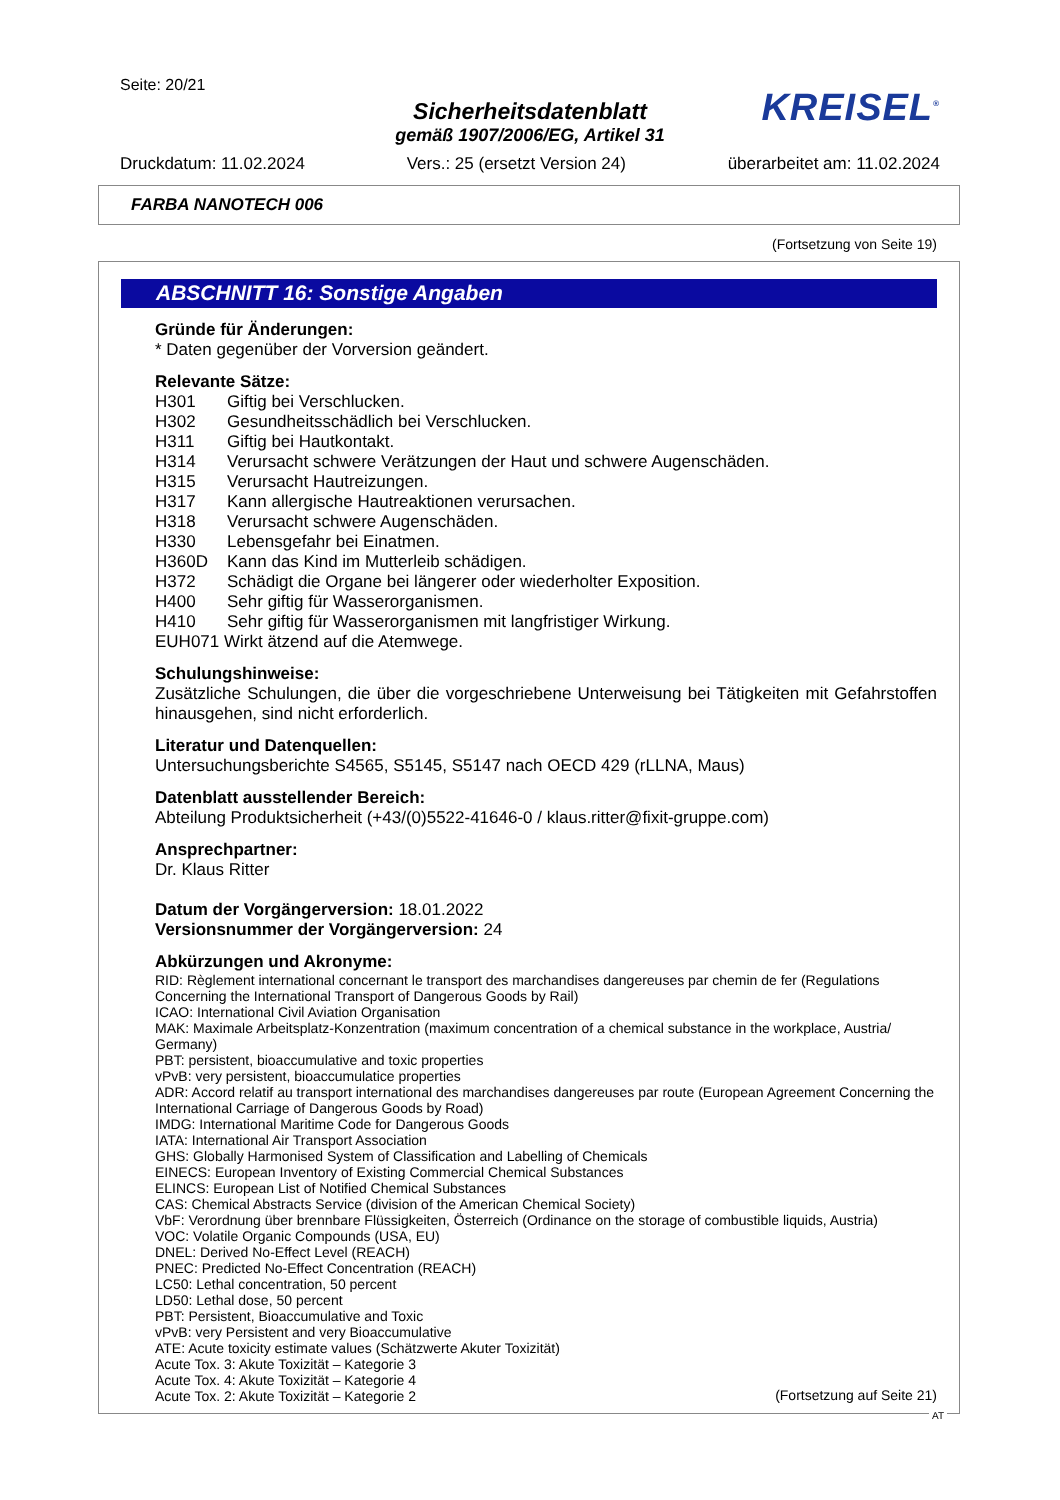Seite: 20/21
Sicherheitsdatenblatt
gemäß 1907/2006/EG, Artikel 31
KREISEL<sup>®</sup>
Druckdatum: 11.02.2024 Vers.: 25 (ersetzt Version 24) überarbeitet am: 11.02.2024
FARBA NANOTECH 006
(Fortsetzung von Seite 19)
ABSCHNITT 16: Sonstige Angaben
Gründe für Änderungen:
* Daten gegenüber der Vorversion geändert.
Relevante Sätze:
H301 Giftig bei Verschlucken.
H302 Gesundheitsschädlich bei Verschlucken.
H311 Giftig bei Hautkontakt.
H314 Verursacht schwere Verätzungen der Haut und schwere Augenschäden.
H315 Verursacht Hautreizungen.
H317 Kann allergische Hautreaktionen verursachen.
H318 Verursacht schwere Augenschäden.
H330 Lebensgefahr bei Einatmen.
H360D Kann das Kind im Mutterleib schädigen.
H372 Schädigt die Organe bei längerer oder wiederholter Exposition.
H400 Sehr giftig für Wasserorganismen.
H410 Sehr giftig für Wasserorganismen mit langfristiger Wirkung.
EUH071 Wirkt ätzend auf die Atemwege.
Schulungshinweise:
Zusätzliche Schulungen, die über die vorgeschriebene Unterweisung bei Tätigkeiten mit Gefahrstoffen hinausgehen, sind nicht erforderlich.
Literatur und Datenquellen:
Untersuchungsberichte S4565, S5145, S5147 nach OECD 429 (rLLNA, Maus)
Datenblatt ausstellender Bereich:
Abteilung Produktsicherheit (+43/(0)5522-41646-0 / klaus.ritter@fixit-gruppe.com)
Ansprechpartner:
Dr. Klaus Ritter
Datum der Vorgängerversion: 18.01.2022
Versionsnummer der Vorgängerversion: 24
Abkürzungen und Akronyme:
RID: Règlement international concernant le transport des marchandises dangereuses par chemin de fer (Regulations Concerning the International Transport of Dangerous Goods by Rail)
ICAO: International Civil Aviation Organisation
MAK: Maximale Arbeitsplatz-Konzentration (maximum concentration of a chemical substance in the workplace, Austria/ Germany)
PBT: persistent, bioaccumulative and toxic properties
vPvB: very persistent, bioaccumulatice properties
ADR: Accord relatif au transport international des marchandises dangereuses par route (European Agreement Concerning the International Carriage of Dangerous Goods by Road)
IMDG: International Maritime Code for Dangerous Goods
IATA: International Air Transport Association
GHS: Globally Harmonised System of Classification and Labelling of Chemicals
EINECS: European Inventory of Existing Commercial Chemical Substances
ELINCS: European List of Notified Chemical Substances
CAS: Chemical Abstracts Service (division of the American Chemical Society)
VbF: Verordnung über brennbare Flüssigkeiten, Österreich (Ordinance on the storage of combustible liquids, Austria)
VOC: Volatile Organic Compounds (USA, EU)
DNEL: Derived No-Effect Level (REACH)
PNEC: Predicted No-Effect Concentration (REACH)
LC50: Lethal concentration, 50 percent
LD50: Lethal dose, 50 percent
PBT: Persistent, Bioaccumulative and Toxic
vPvB: very Persistent and very Bioaccumulative
ATE: Acute toxicity estimate values (Schätzwerte Akuter Toxizität)
Acute Tox. 3: Akute Toxizität – Kategorie 3
Acute Tox. 4: Akute Toxizität – Kategorie 4
Acute Tox. 2: Akute Toxizität – Kategorie 2
(Fortsetzung auf Seite 21)
AT